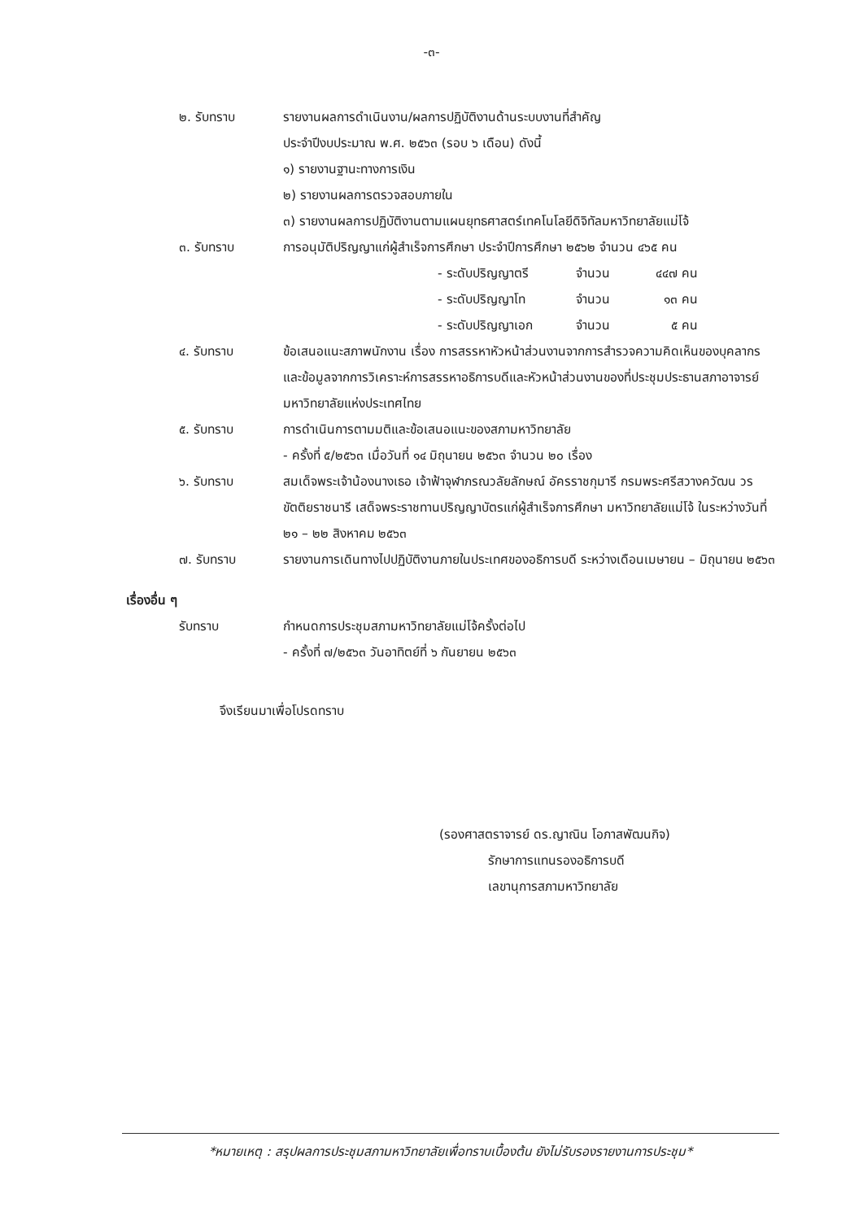-๓-
๒. รับทราบ รายงานผลการดำเนินงาน/ผลการปฏิบัติงานด้านระบบงานที่สำคัญ
ประจำปีงบประมาณ พ.ศ. ๒๕๖๓ (รอบ ๖ เดือน) ดังนี้
๑) รายงานฐานะทางการเงิน
๒) รายงานผลการตรวจสอบภายใน
๓) รายงานผลการปฏิบัติงานตามแผนยุทธศาสตร์เทคโนโลยีดิจิทัลมหาวิทยาลัยแม่โจ้
๓. รับทราบ การอนุมัติปริญญาแก่ผู้สำเร็จการศึกษา ประจำปีการศึกษา ๒๕๖๒ จำนวน ๔๖๕ คน
- ระดับปริญญาตรี จำนวน ๔๔๗ คน
- ระดับปริญญาโท จำนวน ๑๓ คน
- ระดับปริญญาเอก จำนวน ๕ คน
๔. รับทราบ ข้อเสนอแนะสภาพนักงาน เรื่อง การสรรหาหัวหน้าส่วนงานจากการสำรวจความคิดเห็นของบุคลากร และข้อมูลจากการวิเคราะห์การสรรหาอธิการบดีและหัวหน้าส่วนงานของที่ประชุมประธานสภาอาจารย์มหาวิทยาลัยแห่งประเทศไทย
๕. รับทราบ การดำเนินการตามมติและข้อเสนอแนะของสภามหาวิทยาลัย
- ครั้งที่ ๕/๒๕๖๓ เมื่อวันที่ ๑๔ มิถุนายน ๒๕๖๓ จำนวน ๒๐ เรื่อง
๖. รับทราบ สมเด็จพระเจ้าน้องนางเธอ เจ้าฟ้าจุฬาภรณวลัยลักษณ์ อัครราชกุมารี กรมพระศรีสวางควัฒน วรขัตติยราชนารี เสด็จพระราชทานปริญญาบัตรแก่ผู้สำเร็จการศึกษา มหาวิทยาลัยแม่โจ้ ในระหว่างวันที่ ๒๑ – ๒๒ สิงหาคม ๒๕๖๓
๗. รับทราบ รายงานการเดินทางไปปฏิบัติงานภายในประเทศของอธิการบดี ระหว่างเดือนเมษายน – มิถุนายน ๒๕๖๓
เรื่องอื่น ๆ
รับทราบ กำหนดการประชุมสภามหาวิทยาลัยแม่โจ้ครั้งต่อไป
- ครั้งที่ ๗/๒๕๖๓ วันอาทิตย์ที่ ๖ กันยายน ๒๕๖๓
จึงเรียนมาเพื่อโปรดทราบ
(รองศาสตราจารย์ ดร.ญาณิน โอภาสพัฒนกิจ)
รักษาการแทนรองอธิการบดี
เลขานุการสภามหาวิทยาลัย
*หมายเหตุ : สรุปผลการประชุมสภามหาวิทยาลัยเพื่อทราบเบื้องต้น ยังไม่รับรองรายงานการประชุม*